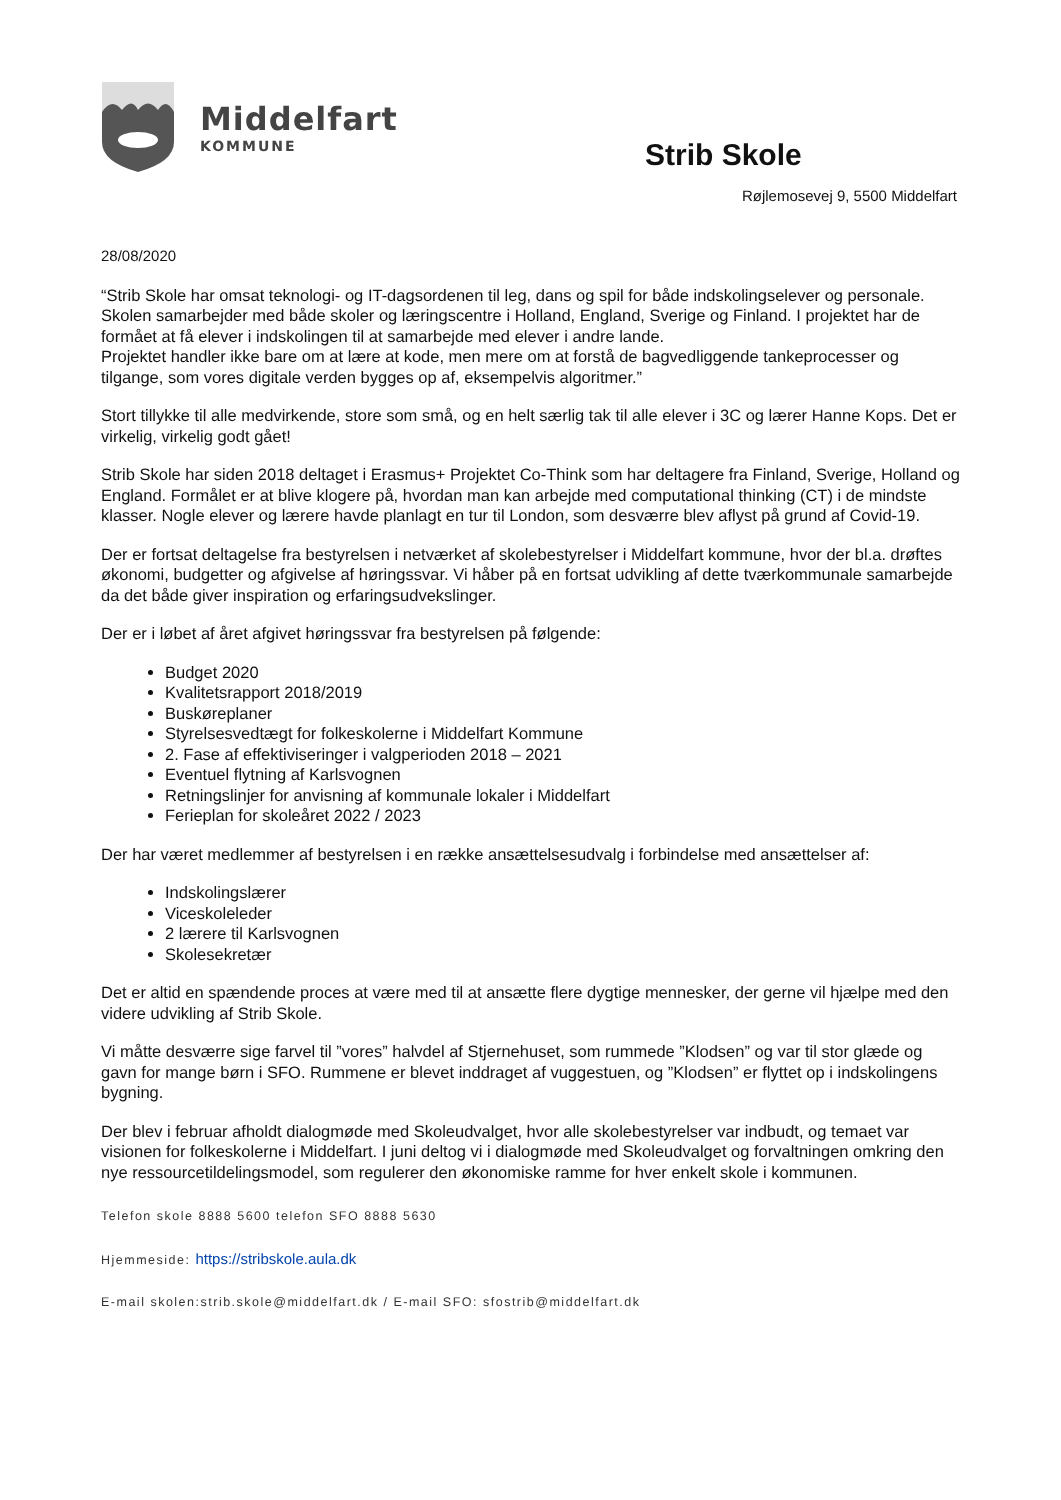Middelfart
KOMMUNE
Strib Skole
Røjlemosevej 9, 5500 Middelfart
28/08/2020
“Strib Skole har omsat teknologi- og IT-dagsordenen til leg, dans og spil for både indskolingselever og personale. Skolen samarbejder med både skoler og læringscentre i Holland, England, Sverige og Finland. I projektet har de formået at få elever i indskolingen til at samarbejde med elever i andre lande.
Projektet handler ikke bare om at lære at kode, men mere om at forstå de bagvedliggende tankeprocesser og tilgange, som vores digitale verden bygges op af, eksempelvis algoritmer.”
Stort tillykke til alle medvirkende, store som små, og en helt særlig tak til alle elever i 3C og lærer Hanne Kops. Det er virkelig, virkelig godt gået!
Strib Skole har siden 2018 deltaget i Erasmus+ Projektet Co-Think som har deltagere fra Finland, Sverige, Holland og England. Formålet er at blive klogere på, hvordan man kan arbejde med computational thinking (CT) i de mindste klasser. Nogle elever og lærere havde planlagt en tur til London, som desværre blev aflyst på grund af Covid-19.
Der er fortsat deltagelse fra bestyrelsen i netværket af skolebestyrelser i Middelfart kommune, hvor der bl.a. drøftes økonomi, budgetter og afgivelse af høringssvar. Vi håber på en fortsat udvikling af dette tværkommunale samarbejde da det både giver inspiration og erfaringsudvekslinger.
Der er i løbet af året afgivet høringssvar fra bestyrelsen på følgende:
Budget 2020
Kvalitetsrapport 2018/2019
Buskøreplaner
Styrelsesvedtægt for folkeskolerne i Middelfart Kommune
2. Fase af effektiviseringer i valgperioden 2018 – 2021
Eventuel flytning af Karlsvognen
Retningslinjer for anvisning af kommunale lokaler i Middelfart
Ferieplan for skoleåret 2022 / 2023
Der har været medlemmer af bestyrelsen i en række ansættelsesudvalg i forbindelse med ansættelser af:
Indskolingslærer
Viceskoleleder
2 lærere til Karlsvognen
Skolesekretær
Det er altid en spændende proces at være med til at ansætte flere dygtige mennesker, der gerne vil hjælpe med den videre udvikling af Strib Skole.
Vi måtte desværre sige farvel til ”vores” halvdel af Stjernehuset, som rummede ”Klodsen” og var til stor glæde og gavn for mange børn i SFO. Rummene er blevet inddraget af vuggestuen, og ”Klodsen” er flyttet op i indskolingens bygning.
Der blev i februar afholdt dialogmøde med Skoleudvalget, hvor alle skolebestyrelser var indbudt, og temaet var visionen for folkeskolerne i Middelfart. I juni deltog vi i dialogmøde med Skoleudvalget og forvaltningen omkring den nye ressourcetildelingsmodel, som regulerer den økonomiske ramme for hver enkelt skole i kommunen.
Telefon skole 8888 5600 telefon SFO 8888 5630
Hjemmeside: https://stribskole.aula.dk
E-mail skolen:strib.skole@middelfart.dk / E-mail SFO: sfostrib@middelfart.dk